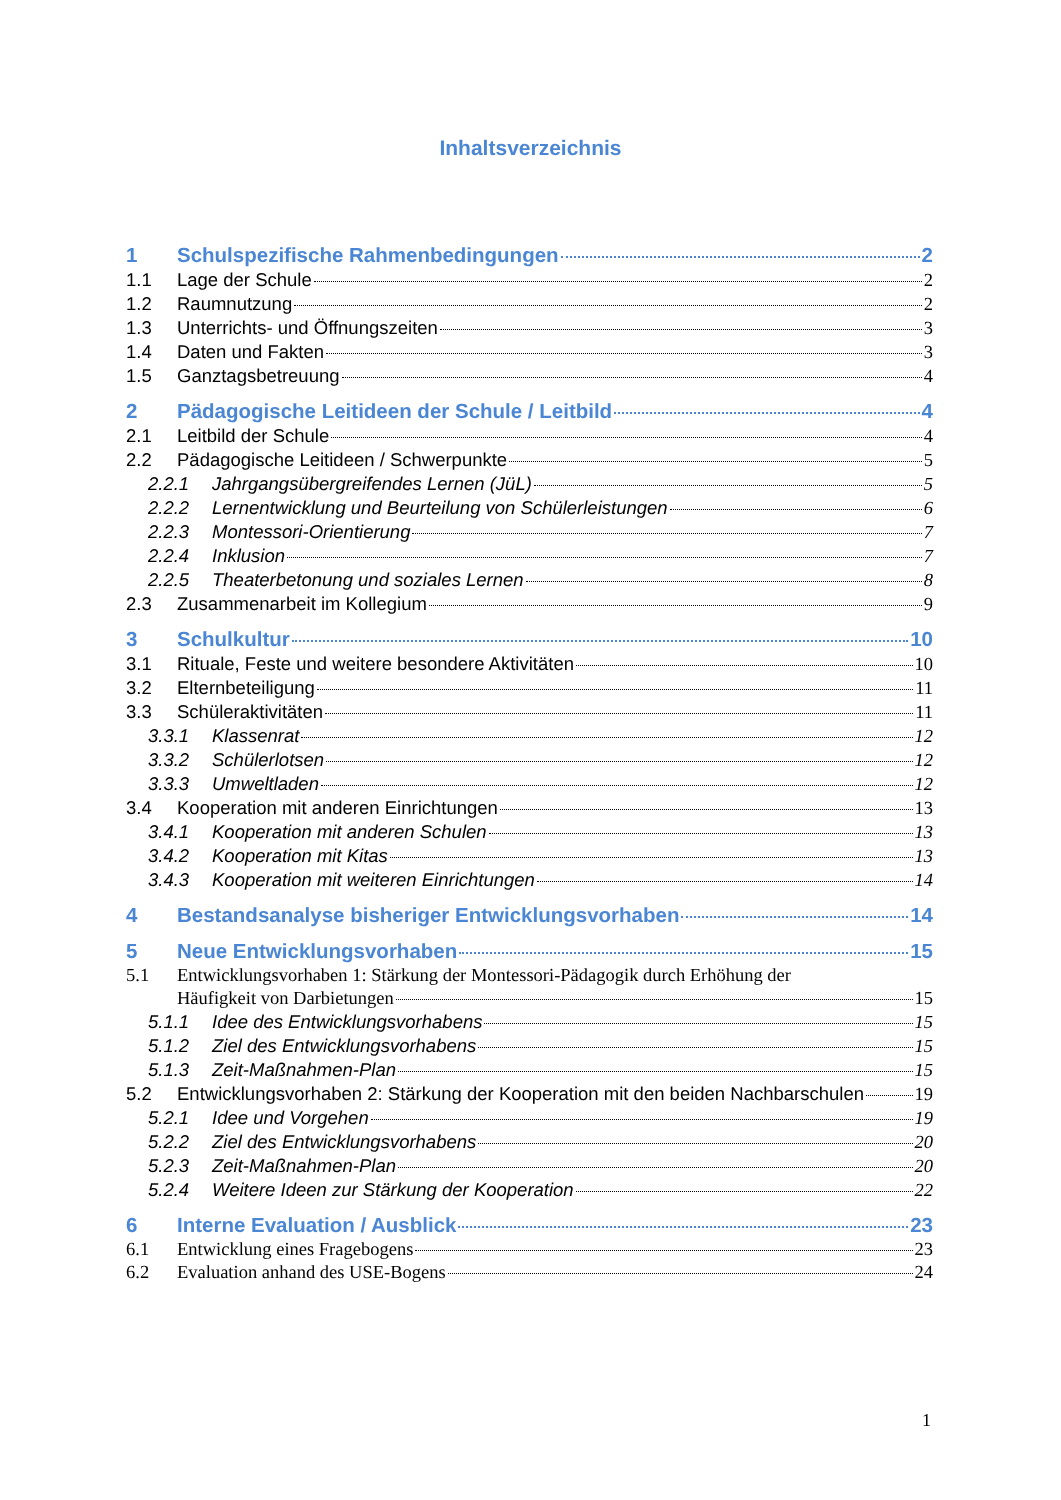Inhaltsverzeichnis
1 Schulspezifische Rahmenbedingungen 2
1.1 Lage der Schule 2
1.2 Raumnutzung 2
1.3 Unterrichts- und Öffnungszeiten 3
1.4 Daten und Fakten 3
1.5 Ganztagsbetreuung 4
2 Pädagogische Leitideen der Schule / Leitbild 4
2.1 Leitbild der Schule 4
2.2 Pädagogische Leitideen / Schwerpunkte 5
2.2.1 Jahrgangsübergreifendes Lernen (JüL) 5
2.2.2 Lernentwicklung und Beurteilung von Schülerleistungen 6
2.2.3 Montessori-Orientierung 7
2.2.4 Inklusion 7
2.2.5 Theaterbetonung und soziales Lernen 8
2.3 Zusammenarbeit im Kollegium 9
3 Schulkultur 10
3.1 Rituale, Feste und weitere besondere Aktivitäten 10
3.2 Elternbeteiligung 11
3.3 Schüleraktivitäten 11
3.3.1 Klassenrat 12
3.3.2 Schülerlotsen 12
3.3.3 Umweltladen 12
3.4 Kooperation mit anderen Einrichtungen 13
3.4.1 Kooperation mit anderen Schulen 13
3.4.2 Kooperation mit Kitas 13
3.4.3 Kooperation mit weiteren Einrichtungen 14
4 Bestandsanalyse bisheriger Entwicklungsvorhaben 14
5 Neue Entwicklungsvorhaben 15
5.1 Entwicklungsvorhaben 1: Stärkung der Montessori-Pädagogik durch Erhöhung der
Häufigkeit von Darbietungen 15
5.1.1 Idee des Entwicklungsvorhabens 15
5.1.2 Ziel des Entwicklungsvorhabens 15
5.1.3 Zeit-Maßnahmen-Plan 15
5.2 Entwicklungsvorhaben 2: Stärkung der Kooperation mit den beiden Nachbarschulen 19
5.2.1 Idee und Vorgehen 19
5.2.2 Ziel des Entwicklungsvorhabens 20
5.2.3 Zeit-Maßnahmen-Plan 20
5.2.4 Weitere Ideen zur Stärkung der Kooperation 22
6 Interne Evaluation / Ausblick 23
6.1 Entwicklung eines Fragebogens 23
6.2 Evaluation anhand des USE-Bogens 24
1